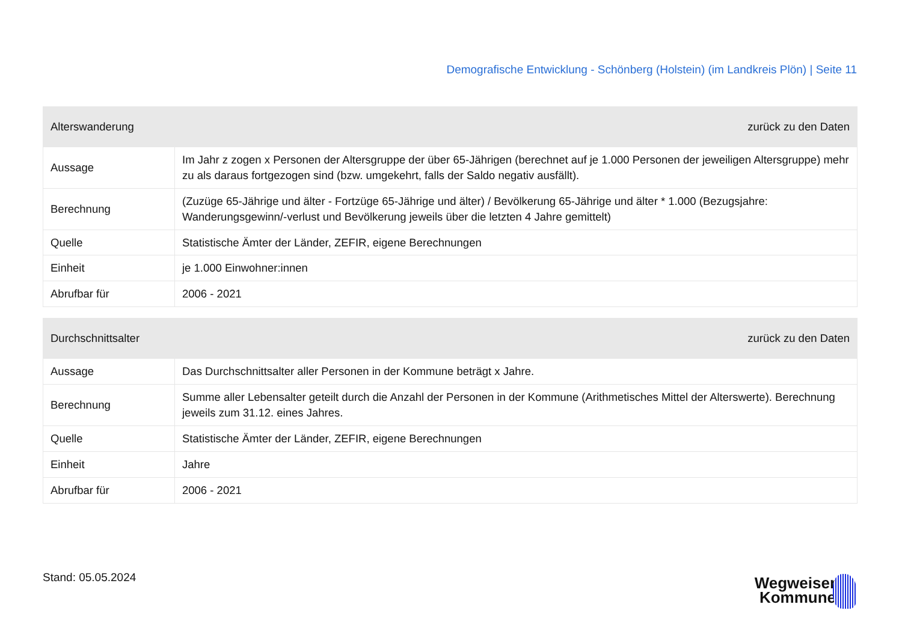Demografische Entwicklung - Schönberg (Holstein) (im Landkreis Plön) | Seite 11
| Alterswanderung | | zurück zu den Daten |
| --- | --- | --- |
| Aussage | Im Jahr z zogen x Personen der Altersgruppe der über 65-Jährigen (berechnet auf je 1.000 Personen der jeweiligen Altersgruppe) mehr zu als daraus fortgezogen sind (bzw. umgekehrt, falls der Saldo negativ ausfällt). | |
| Berechnung | (Zuzüge 65-Jährige und älter - Fortzüge 65-Jährige und älter) / Bevölkerung 65-Jährige und älter * 1.000 (Bezugsjahre: Wanderungsgewinn/-verlust und Bevölkerung jeweils über die letzten 4 Jahre gemittelt) | |
| Quelle | Statistische Ämter der Länder, ZEFIR, eigene Berechnungen | |
| Einheit | je 1.000 Einwohner:innen | |
| Abrufbar für | 2006 - 2021 | |
| Durchschnittsalter | | zurück zu den Daten |
| --- | --- | --- |
| Aussage | Das Durchschnittsalter aller Personen in der Kommune beträgt x Jahre. | |
| Berechnung | Summe aller Lebensalter geteilt durch die Anzahl der Personen in der Kommune (Arithmetisches Mittel der Alterswerte). Berechnung jeweils zum 31.12. eines Jahres. | |
| Quelle | Statistische Ämter der Länder, ZEFIR, eigene Berechnungen | |
| Einheit | Jahre | |
| Abrufbar für | 2006 - 2021 | |
Stand: 05.05.2024
Wegweiser
Kommune